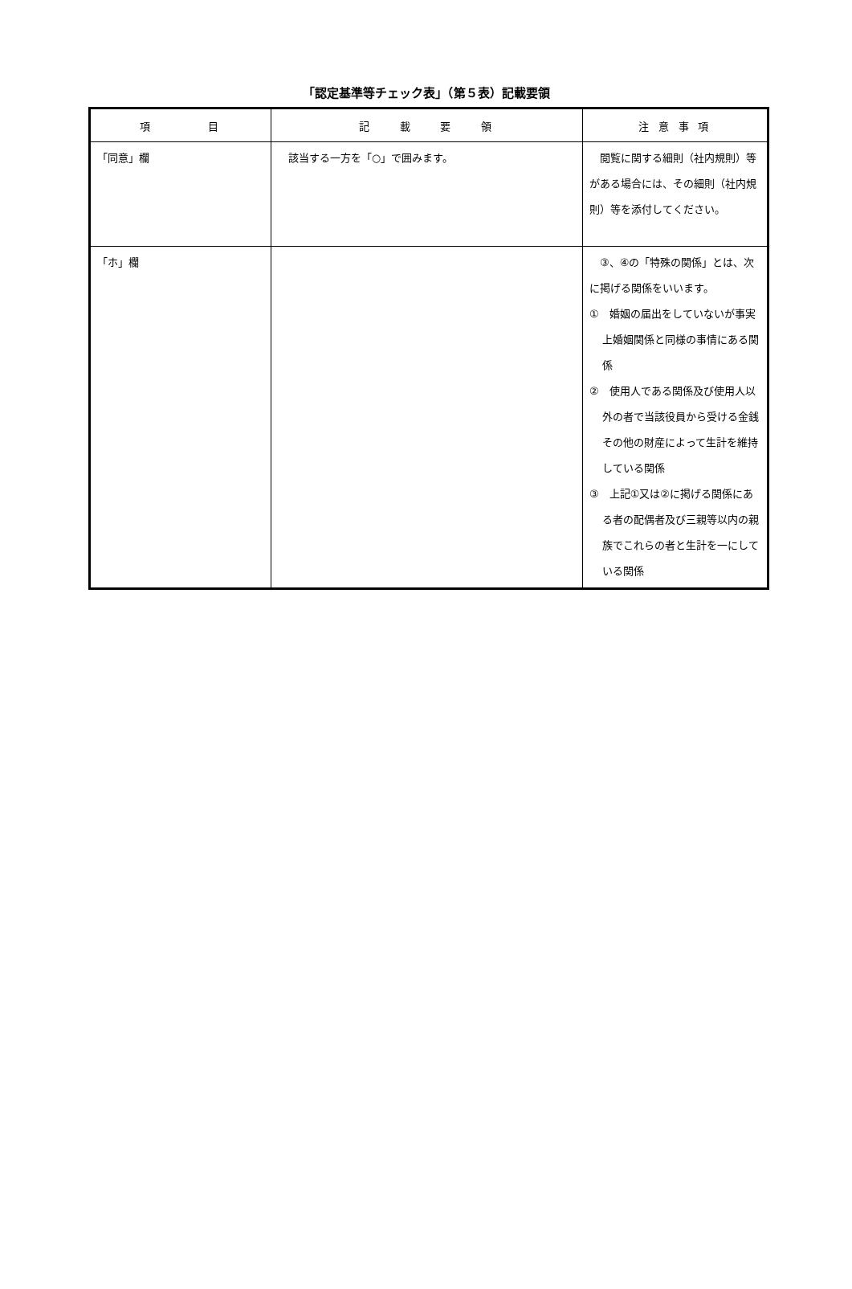「認定基準等チェック表」（第５表）記載要領
| 項 目 | 記 載 要 領 | 注 意 事 項 |
| --- | --- | --- |
| 「同意」欄 | 該当する一方を「○」で囲みます。 | 閲覧に関する細則（社内規則）等がある場合には、その細則（社内規則）等を添付してください。 |
| 「ホ」欄 | | ③、④の「特殊の関係」とは、次に掲げる関係をいいます。 ① 婚姻の届出をしていないが事実上婚姻関係と同様の事情にある関係 ② 使用人である関係及び使用人以外の者で当該役員から受ける金銭その他の財産によって生計を維持している関係 ③ 上記①又は②に掲げる関係にある者の配偶者及び三親等以内の親族でこれらの者と生計を一にしている関係 |